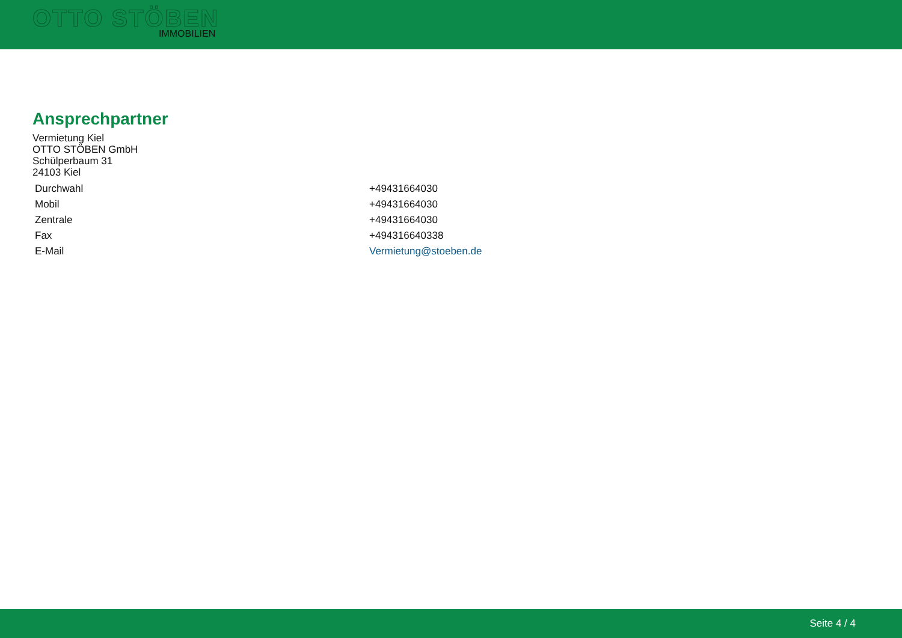OTTO STÖBEN
IMMOBILIEN
Ansprechpartner
Vermietung Kiel
OTTO STÖBEN GmbH
Schülperbaum 31
24103 Kiel
| Durchwahl | +49431664030 |
| Mobil | +49431664030 |
| Zentrale | +49431664030 |
| Fax | +494316640338 |
| E-Mail | Vermietung@stoeben.de |
Seite 4 / 4